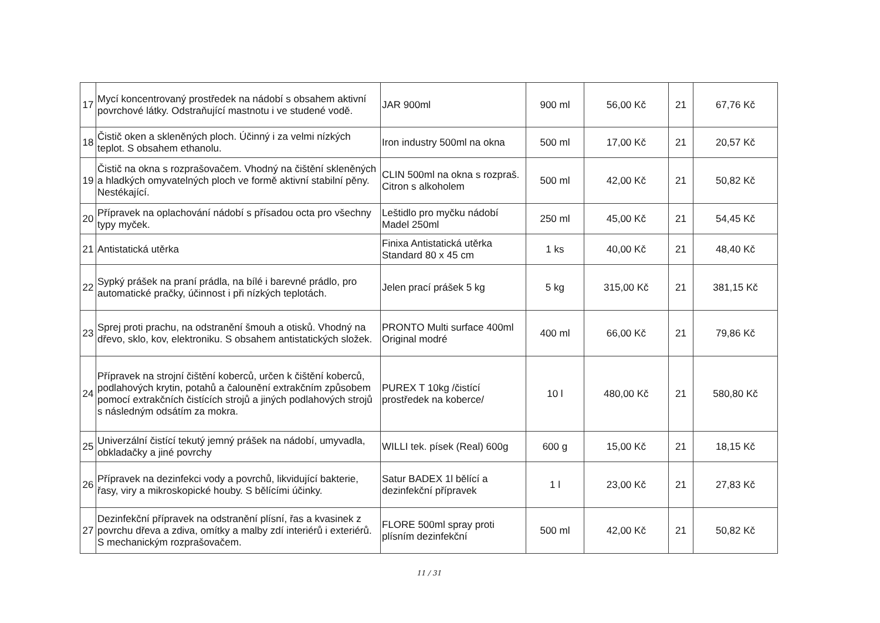| 17 | Mycí koncentrovaný prostředek na nádobí s obsahem aktivní povrchové látky. Odstraňující mastnotu i ve studené vodě. | JAR 900ml | 900 ml | 56,00 Kč | 21 | 67,76 Kč |
| 18 | Čistič oken a skleněných ploch. Účinný i za velmi nízkých teplot. S obsahem ethanolu. | Iron industry 500ml na okna | 500 ml | 17,00 Kč | 21 | 20,57 Kč |
| 19 | Čistič na okna s rozprašovačem. Vhodný na čištění skleněných a hladkých omyvatelných ploch ve formě aktivní stabilní pěny. Nestékající. | CLIN 500ml na okna s rozpraš. Citron s alkoholem | 500 ml | 42,00 Kč | 21 | 50,82 Kč |
| 20 | Přípravek na oplachování nádobí s přísadou octa pro všechny typy myček. | Leštidlo pro myčku nádobí Madel 250ml | 250 ml | 45,00 Kč | 21 | 54,45 Kč |
| 21 | Antistatická utěrka | Finixa Antistatická utěrka Standard 80 x 45 cm | 1 ks | 40,00 Kč | 21 | 48,40 Kč |
| 22 | Sypký prášek na praní prádla, na bílé i barevné prádlo, pro automatické pračky, účinnost i při nízkých teplotách. | Jelen prací prášek 5 kg | 5 kg | 315,00 Kč | 21 | 381,15 Kč |
| 23 | Sprej proti prachu, na odstranění šmouh a otisků. Vhodný na dřevo, sklo, kov, elektroniku. S obsahem antistatických složek. | PRONTO Multi surface 400ml Original modré | 400 ml | 66,00 Kč | 21 | 79,86 Kč |
| 24 | Přípravek na strojní čištění koberců, určen k čištění koberců, podlahových krytin, potahů a čalounění extrakčním způsobem pomocí extrakčních čistících strojů a jiných podlahových strojů s následným odsátím za mokra. | PUREX T 10kg /čistící prostředek na koberce/ | 10 l | 480,00 Kč | 21 | 580,80 Kč |
| 25 | Univerzální čistící tekutý jemný prášek na nádobí, umyvadla, obkladačky a jiné povrchy | WILLI tek. písek (Real) 600g | 600 g | 15,00 Kč | 21 | 18,15 Kč |
| 26 | Přípravek na dezinfekci vody a povrchů, likvidující bakterie, řasy, viry a mikroskopické houby. S bělícími účinky. | Satur BADEX 1l bělící a dezinfekční přípravek | 1 l | 23,00 Kč | 21 | 27,83 Kč |
| 27 | Dezinfekční přípravek na odstranění plísní, řas a kvasinek z povrchu dřeva a zdiva, omítky a malby zdí interiérů i exteriérů. S mechanickým rozprašovačem. | FLORE 500ml spray proti plísním dezinfekční | 500 ml | 42,00 Kč | 21 | 50,82 Kč |
11 / 31